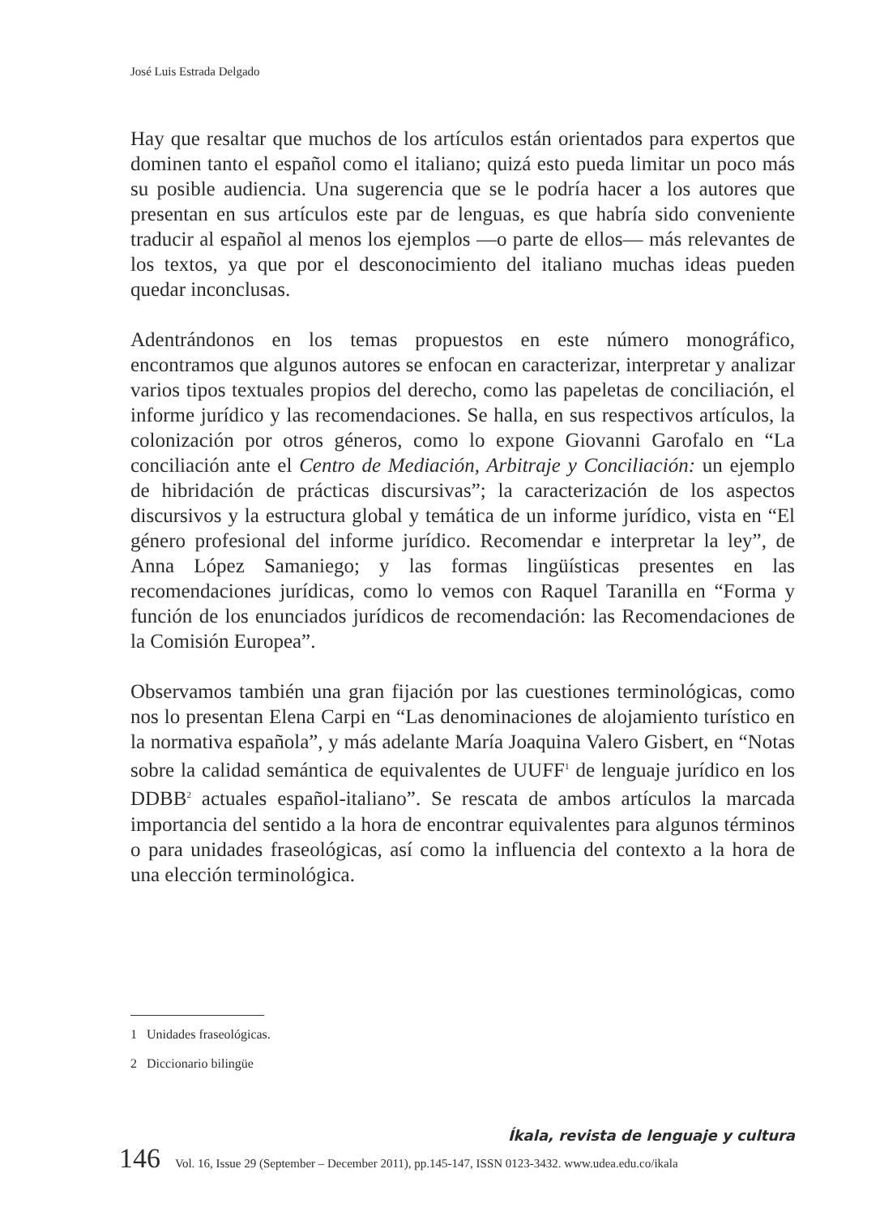José Luis Estrada Delgado
Hay que resaltar que muchos de los artículos están orientados para expertos que dominen tanto el español como el italiano; quizá esto pueda limitar un poco más su posible audiencia. Una sugerencia que se le podría hacer a los autores que presentan en sus artículos este par de lenguas, es que habría sido conveniente traducir al español al menos los ejemplos —o parte de ellos— más relevantes de los textos, ya que por el desconocimiento del italiano muchas ideas pueden quedar inconclusas.
Adentrándonos en los temas propuestos en este número monográfico, encontramos que algunos autores se enfocan en caracterizar, interpretar y analizar varios tipos textuales propios del derecho, como las papeletas de conciliación, el informe jurídico y las recomendaciones. Se halla, en sus respectivos artículos, la colonización por otros géneros, como lo expone Giovanni Garofalo en “La conciliación ante el Centro de Mediación, Arbitraje y Conciliación: un ejemplo de hibridación de prácticas discursivas”; la caracterización de los aspectos discursivos y la estructura global y temática de un informe jurídico, vista en “El género profesional del informe jurídico. Recomendar e interpretar la ley”, de Anna López Samaniego; y las formas lingüísticas presentes en las recomendaciones jurídicas, como lo vemos con Raquel Taranilla en “Forma y función de los enunciados jurídicos de recomendación: las Recomendaciones de la Comisión Europea”.
Observamos también una gran fijación por las cuestiones terminológicas, como nos lo presentan Elena Carpi en “Las denominaciones de alojamiento turístico en la normativa española”, y más adelante María Joaquina Valero Gisbert, en “Notas sobre la calidad semántica de equivalentes de UUFF<sup>1</sup> de lenguaje jurídico en los DDBB<sup>2</sup> actuales español-italiano”. Se rescata de ambos artículos la marcada importancia del sentido a la hora de encontrar equivalentes para algunos términos o para unidades fraseológicas, así como la influencia del contexto a la hora de una elección terminológica.
1 Unidades fraseológicas.
2 Diccionario bilingüe
Íkala, revista de lenguaje y cultura
146 Vol. 16, Issue 29 (September – December 2011), pp.145-147, ISSN 0123-3432. www.udea.edu.co/ikala